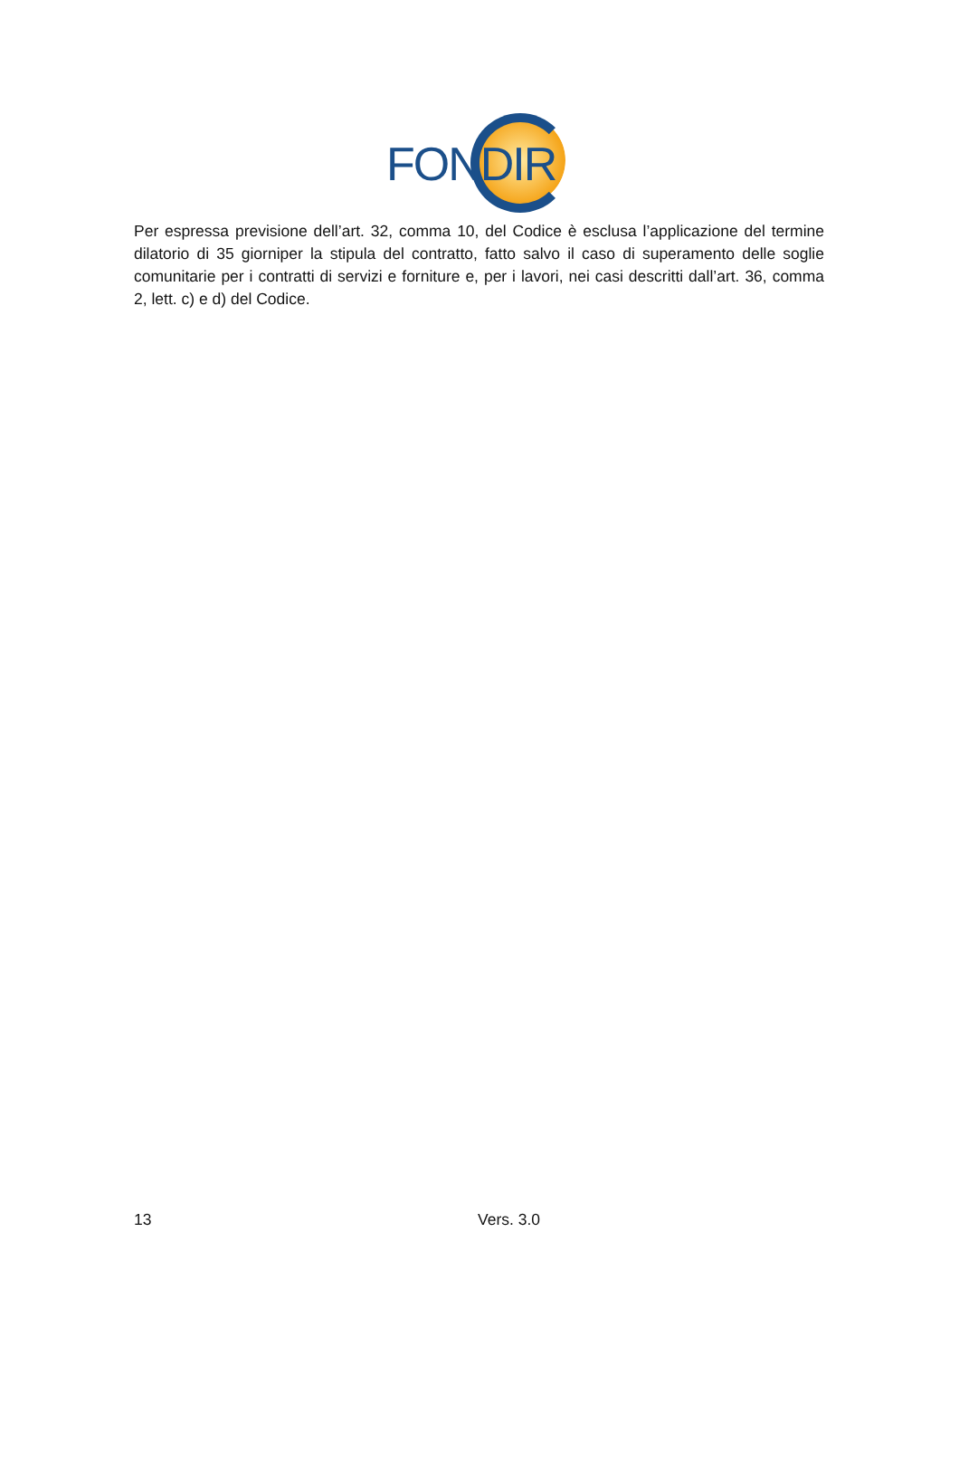FONDIR
Per espressa previsione dell’art. 32, comma 10, del Codice è esclusa l’applicazione del termine dilatorio di 35 giorniper la stipula del contratto, fatto salvo il caso di superamento delle soglie comunitarie per i contratti di servizi e forniture e, per i lavori, nei casi descritti dall’art. 36, comma 2, lett. c) e d) del Codice.
13 Vers. 3.0